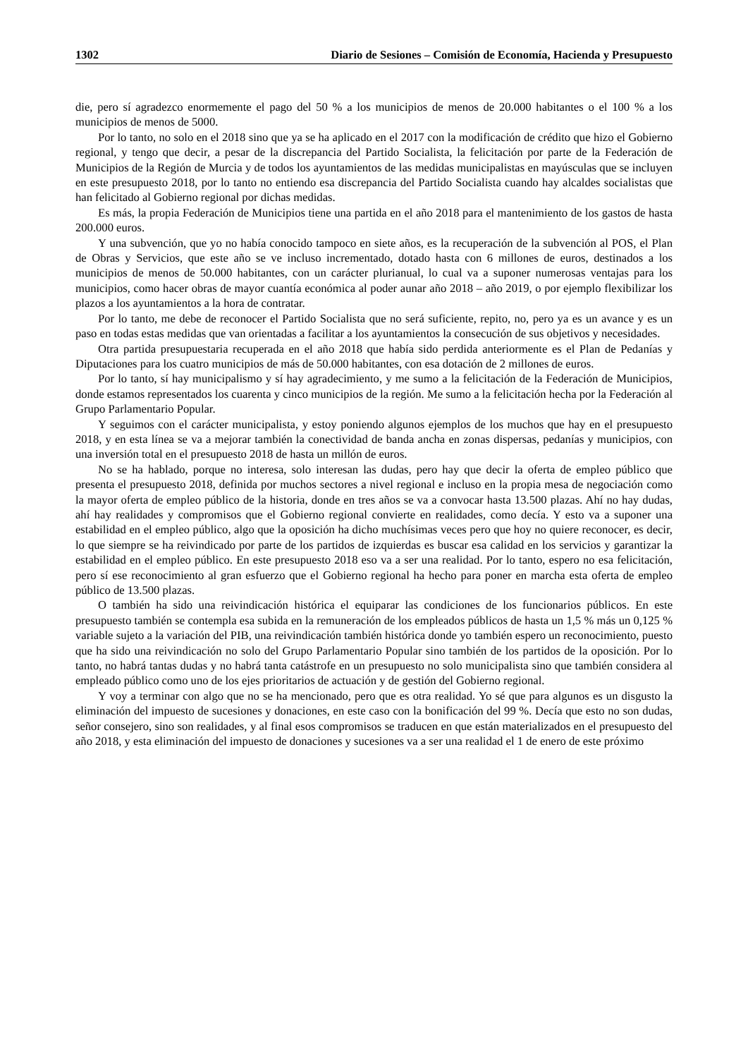1302 Diario de Sesiones – Comisión de Economía, Hacienda y Presupuesto
die, pero sí agradezco enormemente el pago del 50 % a los municipios de menos de 20.000 habitantes o el 100 % a los municipios de menos de 5000.
Por lo tanto, no solo en el 2018 sino que ya se ha aplicado en el 2017 con la modificación de crédito que hizo el Gobierno regional, y tengo que decir, a pesar de la discrepancia del Partido Socialista, la felicitación por parte de la Federación de Municipios de la Región de Murcia y de todos los ayuntamientos de las medidas municipalistas en mayúsculas que se incluyen en este presupuesto 2018, por lo tanto no entiendo esa discrepancia del Partido Socialista cuando hay alcaldes socialistas que han felicitado al Gobierno regional por dichas medidas.
Es más, la propia Federación de Municipios tiene una partida en el año 2018 para el mantenimiento de los gastos de hasta 200.000 euros.
Y una subvención, que yo no había conocido tampoco en siete años, es la recuperación de la subvención al POS, el Plan de Obras y Servicios, que este año se ve incluso incrementado, dotado hasta con 6 millones de euros, destinados a los municipios de menos de 50.000 habitantes, con un carácter plurianual, lo cual va a suponer numerosas ventajas para los municipios, como hacer obras de mayor cuantía económica al poder aunar año 2018 – año 2019, o por ejemplo flexibilizar los plazos a los ayuntamientos a la hora de contratar.
Por lo tanto, me debe de reconocer el Partido Socialista que no será suficiente, repito, no, pero ya es un avance y es un paso en todas estas medidas que van orientadas a facilitar a los ayuntamientos la consecución de sus objetivos y necesidades.
Otra partida presupuestaria recuperada en el año 2018 que había sido perdida anteriormente es el Plan de Pedanías y Diputaciones para los cuatro municipios de más de 50.000 habitantes, con esa dotación de 2 millones de euros.
Por lo tanto, sí hay municipalismo y sí hay agradecimiento, y me sumo a la felicitación de la Federación de Municipios, donde estamos representados los cuarenta y cinco municipios de la región. Me sumo a la felicitación hecha por la Federación al Grupo Parlamentario Popular.
Y seguimos con el carácter municipalista, y estoy poniendo algunos ejemplos de los muchos que hay en el presupuesto 2018, y en esta línea se va a mejorar también la conectividad de banda ancha en zonas dispersas, pedanías y municipios, con una inversión total en el presupuesto 2018 de hasta un millón de euros.
No se ha hablado, porque no interesa, solo interesan las dudas, pero hay que decir la oferta de empleo público que presenta el presupuesto 2018, definida por muchos sectores a nivel regional e incluso en la propia mesa de negociación como la mayor oferta de empleo público de la historia, donde en tres años se va a convocar hasta 13.500 plazas. Ahí no hay dudas, ahí hay realidades y compromisos que el Gobierno regional convierte en realidades, como decía. Y esto va a suponer una estabilidad en el empleo público, algo que la oposición ha dicho muchísimas veces pero que hoy no quiere reconocer, es decir, lo que siempre se ha reivindicado por parte de los partidos de izquierdas es buscar esa calidad en los servicios y garantizar la estabilidad en el empleo público. En este presupuesto 2018 eso va a ser una realidad. Por lo tanto, espero no esa felicitación, pero sí ese reconocimiento al gran esfuerzo que el Gobierno regional ha hecho para poner en marcha esta oferta de empleo público de 13.500 plazas.
O también ha sido una reivindicación histórica el equiparar las condiciones de los funcionarios públicos. En este presupuesto también se contempla esa subida en la remuneración de los empleados públicos de hasta un 1,5 % más un 0,125 % variable sujeto a la variación del PIB, una reivindicación también histórica donde yo también espero un reconocimiento, puesto que ha sido una reivindicación no solo del Grupo Parlamentario Popular sino también de los partidos de la oposición. Por lo tanto, no habrá tantas dudas y no habrá tanta catástrofe en un presupuesto no solo municipalista sino que también considera al empleado público como uno de los ejes prioritarios de actuación y de gestión del Gobierno regional.
Y voy a terminar con algo que no se ha mencionado, pero que es otra realidad. Yo sé que para algunos es un disgusto la eliminación del impuesto de sucesiones y donaciones, en este caso con la bonificación del 99 %. Decía que esto no son dudas, señor consejero, sino son realidades, y al final esos compromisos se traducen en que están materializados en el presupuesto del año 2018, y esta eliminación del impuesto de donaciones y sucesiones va a ser una realidad el 1 de enero de este próximo